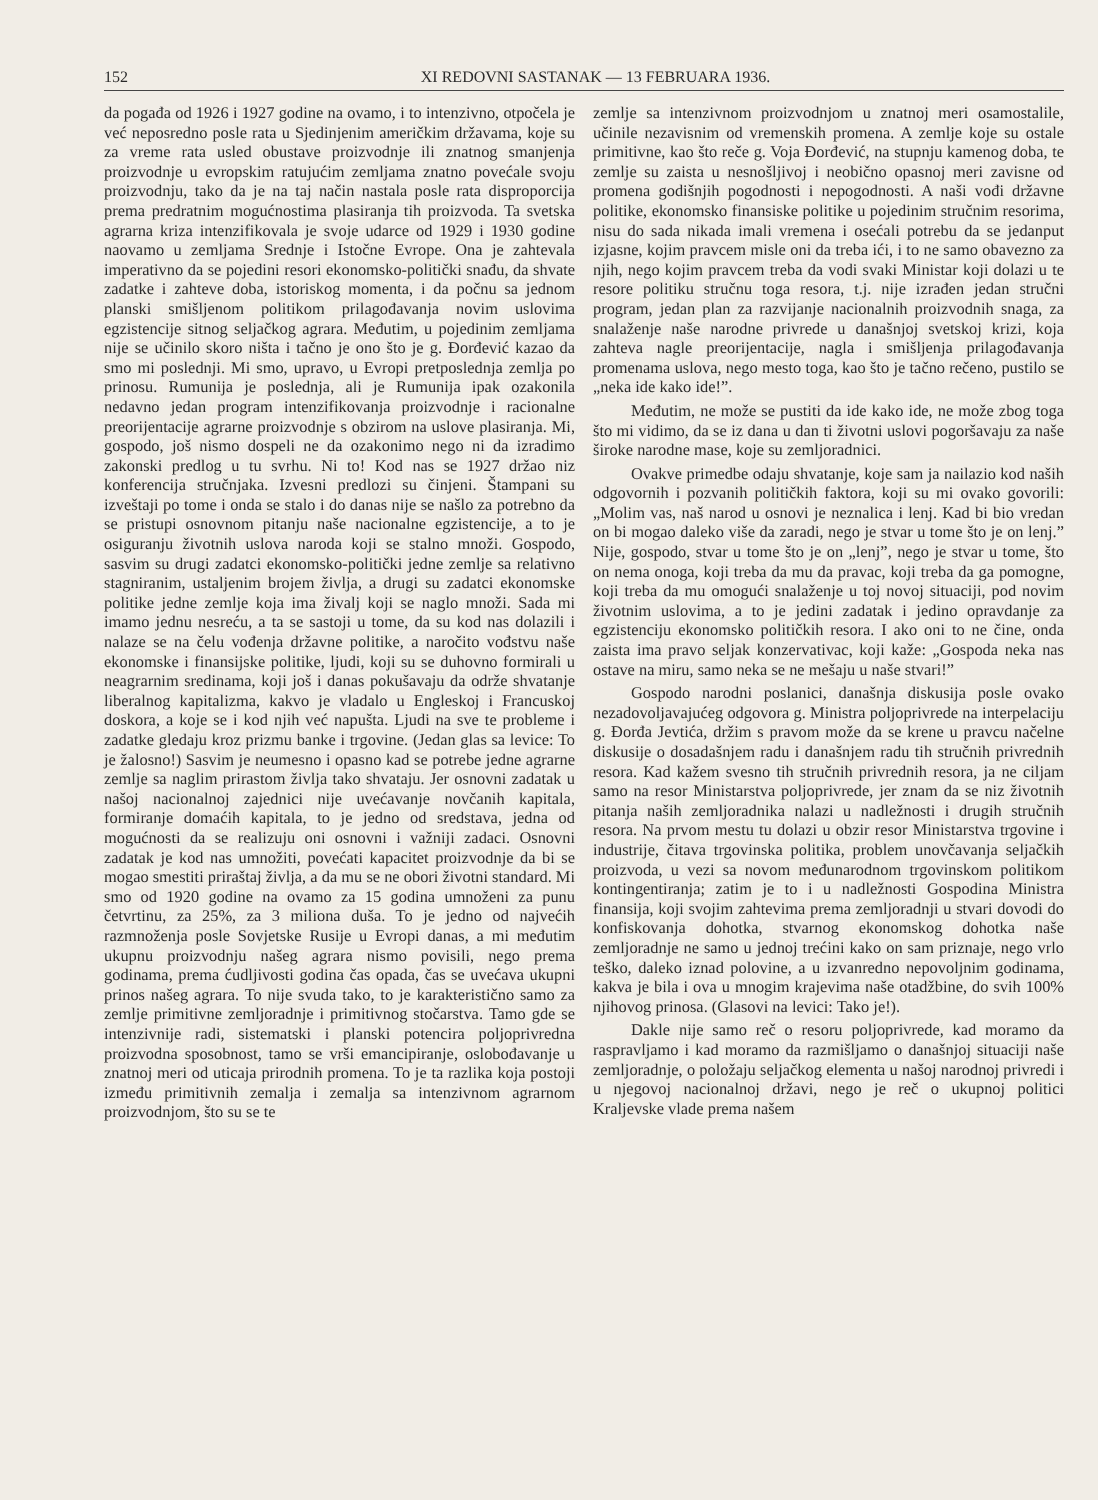152 XI REDOVNI SASTANAK — 13 FEBRUARA 1936.
da pogađa od 1926 i 1927 godine na ovamo, i to intenzivno, otpočela je već neposredno posle rata u Sjedinjenim američkim državama, koje su za vreme rata usled obustave proizvodnje ili znatnog smanjenja proizvodnje u evropskim ratujućim zemljama znatno povećale svoju proizvodnju, tako da je na taj način nastala posle rata disproporcija prema predratnim mogućnostima plasiranja tih proizvoda. Ta svetska agrarna kriza intenzifikovala je svoje udarce od 1929 i 1930 godine naovamo u zemljama Srednje i Istočne Evrope. Ona je zahtevala imperativno da se pojedini resori ekonomsko-politički snađu, da shvate zadatke i zahteve doba, istoriskog momenta, i da počnu sa jednom planski smišljenom politikom prilagođavanja novim uslovima egzistencije sitnog seljačkog agrara. Međutim, u pojedinim zemljama nije se učinilo skoro ništa i tačno je ono što je g. Đorđević kazao da smo mi poslednji. Mi smo, upravo, u Evropi pretposlednja zemlja po prinosu. Rumunija je poslednja, ali je Rumunija ipak ozakonila nedavno jedan program intenzifikovanja proizvodnje i racionalne preorijentacije agrarne proizvodnje s obzirom na uslove plasiranja. Mi, gospodo, još nismo dospeli ne da ozakonimo nego ni da izradimo zakonski predlog u tu svrhu. Ni to! Kod nas se 1927 držao niz konferencija stručnjaka. Izvesni predlozi su činjeni. Štampani su izveštaji po tome i onda se stalo i do danas nije se našlo za potrebno da se pristupi osnovnom pitanju naše nacionalne egzistencije, a to je osiguranju životnih uslova naroda koji se stalno množi. Gospodo, sasvim su drugi zadatci ekonomsko-politički jedne zemlje sa relativno stagniranim, ustaljenim brojem življa, a drugi su zadatci ekonomske politike jedne zemlje koja ima živalj koji se naglo množi. Sada mi imamo jednu nesreću, a ta se sastoji u tome, da su kod nas dolazili i nalaze se na čelu vođenja državne politike, a naročito vođstvu naše ekonomske i finansijske politike, ljudi, koji su se duhovno formirali u neagrarnim sredinama, koji još i danas pokušavaju da održe shvatanje liberalnog kapitalizma, kakvo je vladalo u Engleskoj i Francuskoj doskora, a koje se i kod njih već napušta. Ljudi na sve te probleme i zadatke gledaju kroz prizmu banke i trgovine. (Jedan glas sa levice: To je žalosno!) Sasvim je neumesno i opasno kad se potrebe jedne agrarne zemlje sa naglim prirastom življa tako shvataju. Jer osnovni zadatak u našoj nacionalnoj zajednici nije uvećavanje novčanih kapitala, formiranje domaćih kapitala, to je jedno od sredstava, jedna od mogućnosti da se realizuju oni osnovni i važniji zadaci. Osnovni zadatak je kod nas umnožiti, povećati kapacitet proizvodnje da bi se mogao smestiti priraštaj življa, a da mu se ne obori životni standard. Mi smo od 1920 godine na ovamo za 15 godina umnoženi za punu četvrtinu, za 25%, za 3 miliona duša. To je jedno od najvećih razmnoženja posle Sovjetske Rusije u Evropi danas, a mi međutim ukupnu proizvodnju našeg agrara nismo povisili, nego prema godinama, prema ćudljivosti godina čas opada, čas se uvećava ukupni prinos našeg agrara. To nije svuda tako, to je karakteristično samo za zemlje primitivne zemljoradnje i primitivnog stočarstva. Tamo gde se intenzivnije radi, sistematski i planski potencira poljoprivredna proizvodna sposobnost, tamo se vrši emancipiranje, oslobođavanje u znatnoj meri od uticaja prirodnih promena. To je ta razlika koja postoji između primitivnih zemalja i zemalja sa intenzivnom agrarnom proizvodnjom, što su se te
zemlje sa intenzivnom proizvodnjom u znatnoj meri osamostalile, učinile nezavisnim od vremenskih promena. A zemlje koje su ostale primitivne, kao što reče g. Voja Đorđević, na stupnju kamenog doba, te zemlje su zaista u nesnošljivoj i neobično opasnoj meri zavisne od promena godišnjih pogodnosti i nepogodnosti. A naši vođi državne politike, ekonomsko finansiske politike u pojedinim stručnim resorima, nisu do sada nikada imali vremena i osećali potrebu da se jedanput izjasne, kojim pravcem misle oni da treba ići, i to ne samo obavezno za njih, nego kojim pravcem treba da vodi svaki Ministar koji dolazi u te resore politiku stručnu toga resora, t.j. nije izrađen jedan stručni program, jedan plan za razvijanje nacionalnih proizvodnih snaga, za snalaženje naše narodne privrede u današnjoj svetskoj krizi, koja zahteva nagle preorijentacije, nagla i smišljenja prilagođavanja promenama uslova, nego mesto toga, kao što je tačno rečeno, pustilo se „neka ide kako ide!”.
Međutim, ne može se pustiti da ide kako ide, ne može zbog toga što mi vidimo, da se iz dana u dan ti životni uslovi pogoršavaju za naše široke narodne mase, koje su zemljoradnici.
Ovakve primedbe odaju shvatanje, koje sam ja nailazio kod naših odgovornih i pozvanih političkih faktora, koji su mi ovako govorili: „Molim vas, naš narod u osnovi je neznalica i lenj. Kad bi bio vredan on bi mogao daleko više da zaradi, nego je stvar u tome što je on lenj.” Nije, gospodo, stvar u tome što je on „lenj”, nego je stvar u tome, što on nema onoga, koji treba da mu da pravac, koji treba da ga pomogne, koji treba da mu omogući snalaženje u toj novoj situaciji, pod novim životnim uslovima, a to je jedini zadatak i jedino opravdanje za egzistenciju ekonomsko političkih resora. I ako oni to ne čine, onda zaista ima pravo seljak konzervativac, koji kaže: „Gospoda neka nas ostave na miru, samo neka se ne mešaju u naše stvari!”
Gospodo narodni poslanici, današnja diskusija posle ovako nezadovoljavajućeg odgovora g. Ministra poljoprivrede na interpelaciju g. Đorđa Jevtića, držim s pravom može da se krene u pravcu načelne diskusije o dosadašnjem radu i današnjem radu tih stručnih privrednih resora. Kad kažem svesno tih stručnih privrednih resora, ja ne ciljam samo na resor Ministarstva poljoprivrede, jer znam da se niz životnih pitanja naših zemljoradnika nalazi u nadležnosti i drugih stručnih resora. Na prvom mestu tu dolazi u obzir resor Ministarstva trgovine i industrije, čitava trgovinska politika, problem unovčavanja seljačkih proizvoda, u vezi sa novom međunarodnom trgovinskom politikom kontingentiranja; zatim je to i u nadležnosti Gospodina Ministra finansija, koji svojim zahtevima prema zemljoradnji u stvari dovodi do konfiskovanja dohotka, stvarnog ekonomskog dohotka naše zemljoradnje ne samo u jednoj trećini kako on sam priznaje, nego vrlo teško, daleko iznad polovine, a u izvanredno nepovoljnim godinama, kakva je bila i ova u mnogim krajevima naše otadžbine, do svih 100% njihovog prinosa. (Glasovi na levici: Tako je!).
Dakle nije samo reč o resoru poljoprivrede, kad moramo da raspravljamo i kad moramo da razmišljamo o današnjoj situaciji naše zemljoradnje, o položaju seljačkog elementa u našoj narodnoj privredi i u njegovoj nacionalnoj državi, nego je reč o ukupnoj politici Kraljevske vlade prema našem